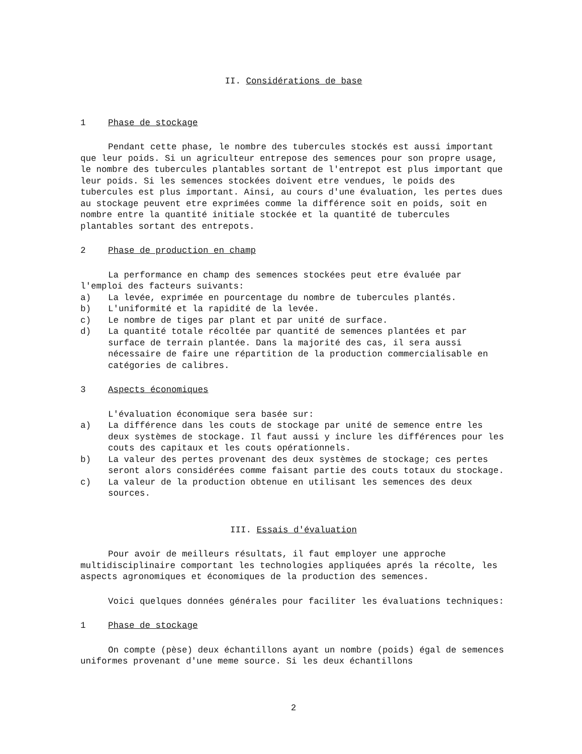II. Considérations de base
1 Phase de stockage
Pendant cette phase, le nombre des tubercules stockés est aussi important que leur poids. Si un agriculteur entrepose des semences pour son propre usage, le nombre des tubercules plantables sortant de l'entrepot est plus important que leur poids. Si les semences stockées doivent etre vendues, le poids des tubercules est plus important. Ainsi, au cours d'une évaluation, les pertes dues au stockage peuvent etre exprimées comme la différence soit en poids, soit en nombre entre la quantité initiale stockée et la quantité de tubercules plantables sortant des entrepots.
2 Phase de production en champ
La performance en champ des semences stockées peut etre évaluée par l'emploi des facteurs suivants:
a) La levée, exprimée en pourcentage du nombre de tubercules plantés.
b) L'uniformité et la rapidité de la levée.
c) Le nombre de tiges par plant et par unité de surface.
d) La quantité totale récoltée par quantité de semences plantées et par surface de terrain plantée. Dans la majorité des cas, il sera aussi nécessaire de faire une répartition de la production commercialisable en catégories de calibres.
3 Aspects économiques
L'évaluation économique sera basée sur:
a) La différence dans les couts de stockage par unité de semence entre les deux systèmes de stockage. Il faut aussi y inclure les différences pour les couts des capitaux et les couts opérationnels.
b) La valeur des pertes provenant des deux systèmes de stockage; ces pertes seront alors considérées comme faisant partie des couts totaux du stockage.
c) La valeur de la production obtenue en utilisant les semences des deux sources.
III. Essais d'évaluation
Pour avoir de meilleurs résultats, il faut employer une approche multidisciplinaire comportant les technologies appliquées aprés la récolte, les aspects agronomiques et économiques de la production des semences.
Voici quelques données générales pour faciliter les évaluations techniques:
1 Phase de stockage
On compte (pèse) deux échantillons ayant un nombre (poids) égal de semences uniformes provenant d'une meme source. Si les deux échantillons
2